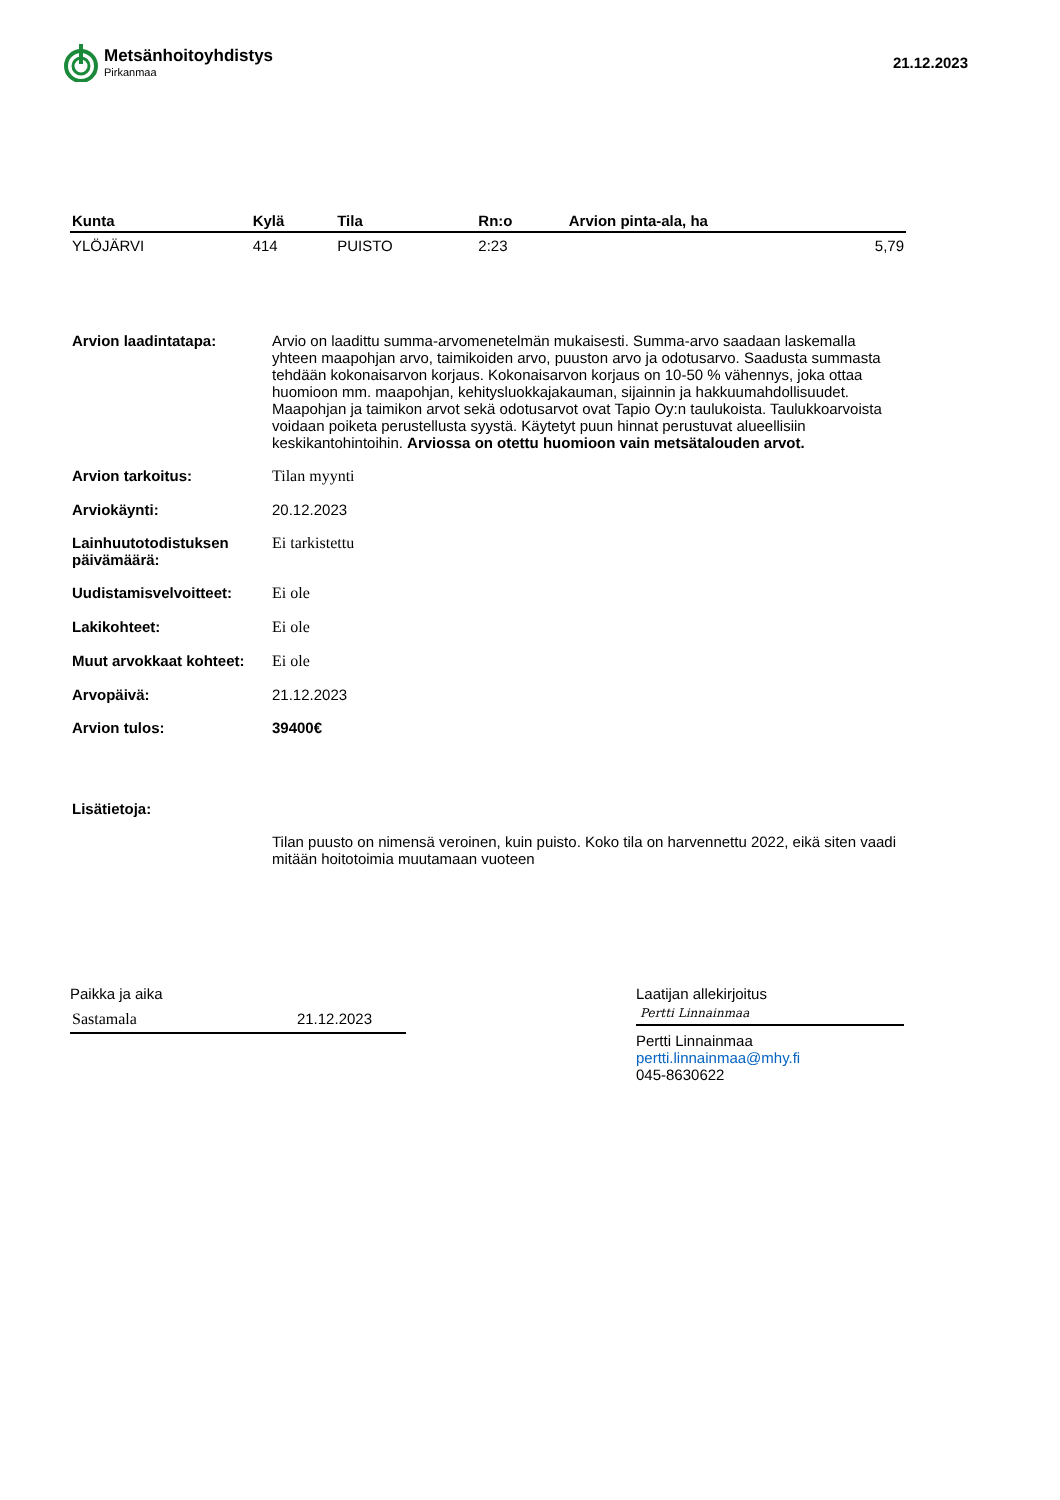Metsänhoitoyhdistys
Pirkanmaa
21.12.2023
| Kunta | Kylä | Tila | Rn:o | Arvion pinta-ala, ha |
| --- | --- | --- | --- | --- |
| YLÖJÄRVI | 414 | PUISTO | 2:23 | 5,79 |
| Arvion laadintatapa: | Arvio on laadittu summa-arvomenetelmän mukaisesti. Summa-arvo saadaan laskemalla yhteen maapohjan arvo, taimikoiden arvo, puuston arvo ja odotusarvo. Saadusta summasta tehdään kokonaisarvon korjaus. Kokonaisarvon korjaus on 10-50 % vähennys, joka ottaa huomioon mm. maapohjan, kehitysluokkajakauman, sijainnin ja hakkuumahdollisuudet. Maapohjan ja taimikon arvot sekä odotusarvot ovat Tapio Oy:n taulukoista. Taulukkoarvoista voidaan poiketa perustellusta syystä. Käytetyt puun hinnat perustuvat alueellisiin keskikantohintoihin. Arviossa on otettu huomioon vain metsätalouden arvot. |
| Arvion tarkoitus: | Tilan myynti |
| Arviokäynti: | 20.12.2023 |
| Lainhuutotodistuksen päivämäärä: | Ei tarkistettu |
| Uudistamisvelvoitteet: | Ei ole |
| Lakikohteet: | Ei ole |
| Muut arvokkaat kohteet: | Ei ole |
| Arvopäivä: | 21.12.2023 |
| Arvion tulos: | 39400€ |
| Lisätietoja: | |
| | Tilan puusto on nimensä veroinen, kuin puisto. Koko tila on harvennettu 2022, eikä siten vaadi mitään hoitotoimia muutamaan vuoteen |
Paikka ja aika
Sastamala 21.12.2023
Laatijan allekirjoitus
Pertti Linnainmaa
Pertti Linnainmaa
pertti.linnainmaa@mhy.fi
045-8630622